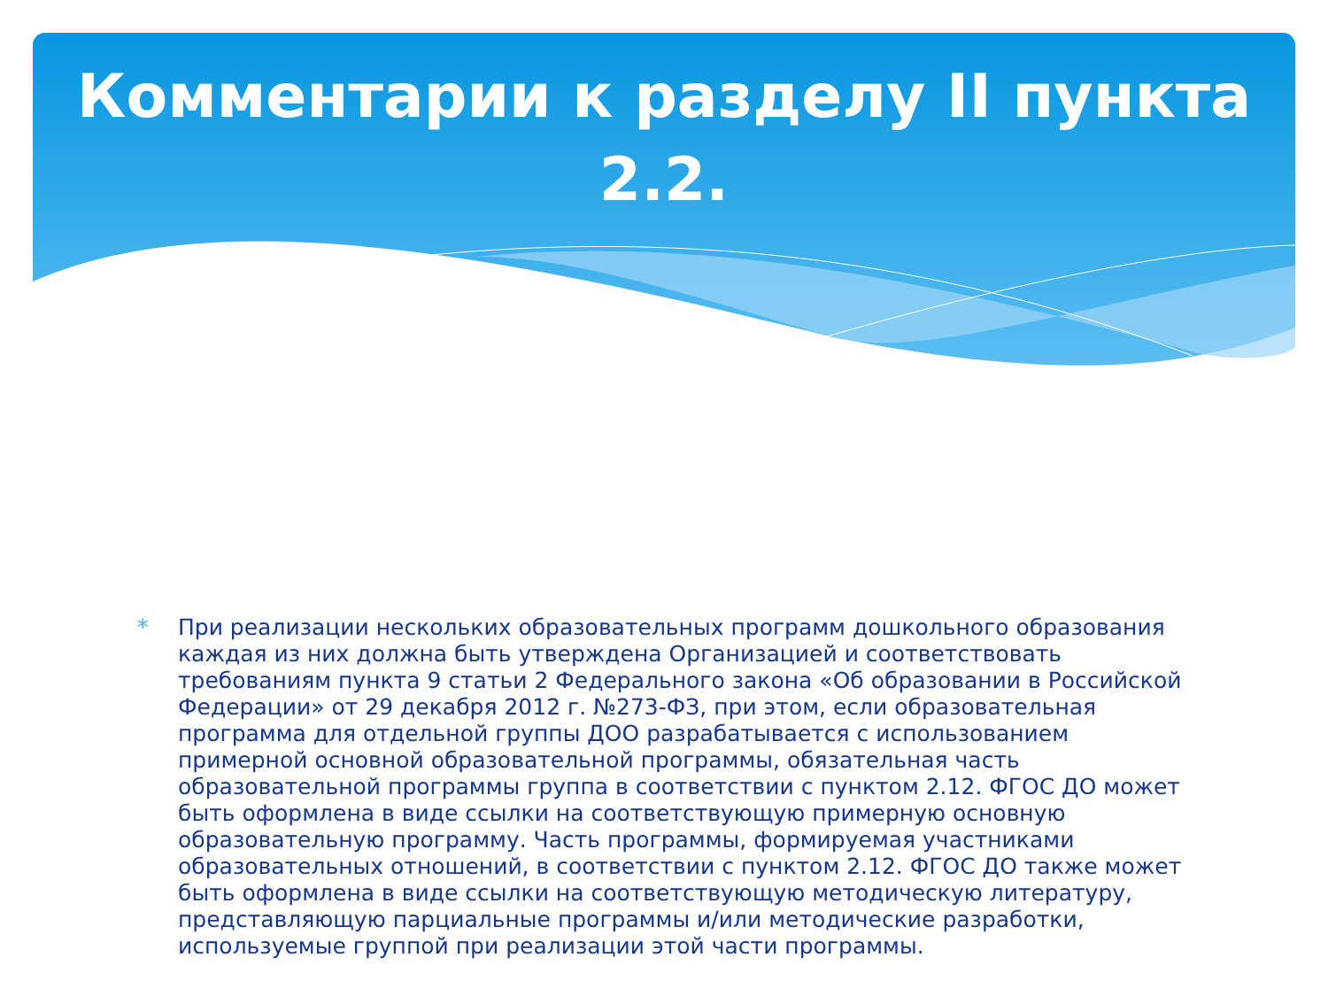Комментарии к разделу II пункта
2.2.
* При реализации нескольких образовательных программ дошкольного образования каждая из них должна быть утверждена Организацией и соответствовать требованиям пункта 9 статьи 2 Федерального закона «Об образовании в Российской Федерации» от 29 декабря 2012 г. №273-ФЗ, при этом, если образовательная программа для отдельной группы ДОО разрабатывается с использованием примерной основной образовательной программы, обязательная часть образовательной программы группа в соответствии с пунктом 2.12. ФГОС ДО может быть оформлена в виде ссылки на соответствующую примерную основную образовательную программу. Часть программы, формируемая участниками образовательных отношений, в соответствии с пунктом 2.12. ФГОС ДО также может быть оформлена в виде ссылки на соответствующую методическую литературу, представляющую парциальные программы и/или методические разработки, используемые группой при реализации этой части программы.